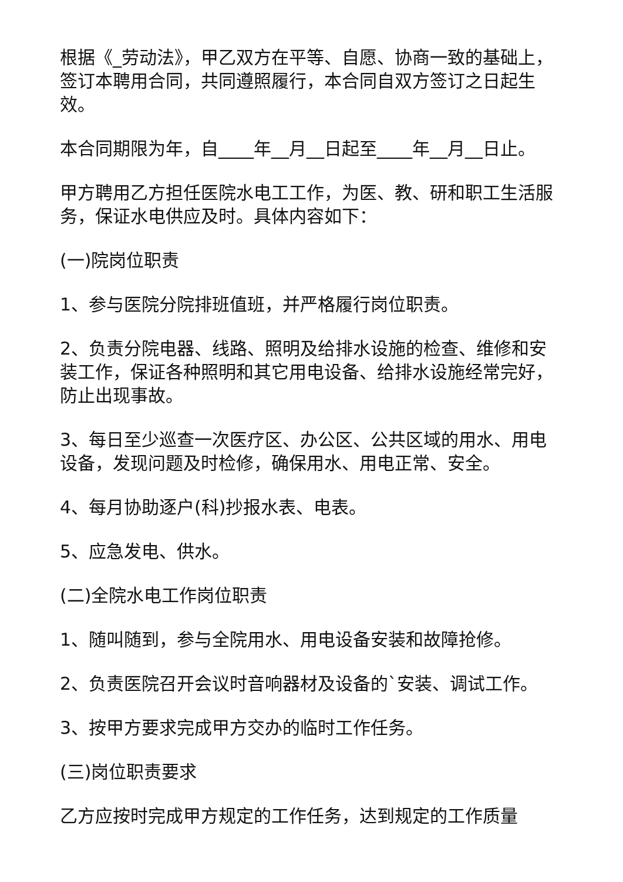根据《_劳动法》，甲乙双方在平等、自愿、协商一致的基础上，签订本聘用合同，共同遵照履行，本合同自双方签订之日起生效。
本合同期限为年，自____年__月__日起至____年__月__日止。
甲方聘用乙方担任医院水电工工作，为医、教、研和职工生活服务，保证水电供应及时。具体内容如下：
(一)院岗位职责
1、参与医院分院排班值班，并严格履行岗位职责。
2、负责分院电器、线路、照明及给排水设施的检查、维修和安装工作，保证各种照明和其它用电设备、给排水设施经常完好，防止出现事故。
3、每日至少巡查一次医疗区、办公区、公共区域的用水、用电设备，发现问题及时检修，确保用水、用电正常、安全。
4、每月协助逐户(科)抄报水表、电表。
5、应急发电、供水。
(二)全院水电工作岗位职责
1、随叫随到，参与全院用水、用电设备安装和故障抢修。
2、负责医院召开会议时音响器材及设备的`安装、调试工作。
3、按甲方要求完成甲方交办的临时工作任务。
(三)岗位职责要求
乙方应按时完成甲方规定的工作任务，达到规定的工作质量